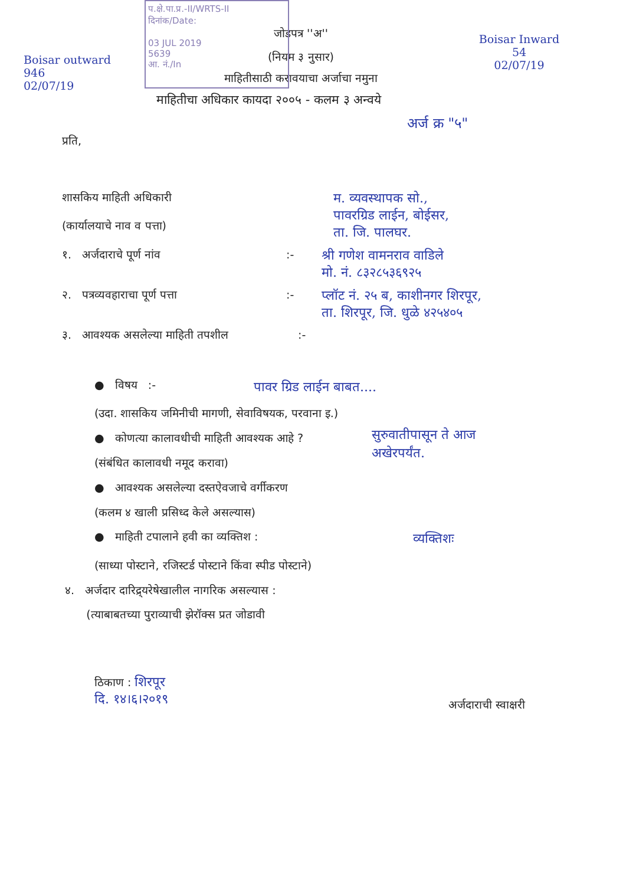प.क्षे.पा.प्र.-II/WRTS-II
दिनांक/Date:
03 JUL 2019
5639
आ. नं./In
Boisar outward
946
02/07/19
Boisar Inward
54
02/07/19
जोडपत्र ''अ''
(नियम ३ नुसार)
माहितीसाठी करावयाचा अर्जाचा नमुना
माहितीचा अधिकार कायदा २००५ - कलम ३ अन्वये
अर्ज क्र "५"
प्रति,
शासकिय माहिती अधिकारी
(कार्यालयाचे नाव व पत्ता)
म. व्यवस्थापक सो.,
पावरग्रिड लाईन, बोईसर,
ता. जि. पालघर.
१. अर्जदाराचे पूर्ण नांव :-
श्री गणेश वामनराव वाडिले
मो. नं. ८३२८५३६९२५
२. पत्रव्यवहाराचा पूर्ण पत्ता :-
प्लॉट नं. २५ ब, काशीनगर शिरपूर,
ता. शिरपूर, जि. धुळे ४२५४०५
३. आवश्यक असलेल्या माहिती तपशील :-
● विषय :-
पावर ग्रिड लाईन बाबत....
(उदा. शासकिय जमिनीची मागणी, सेवाविषयक, परवाना इ.)
● कोणत्या कालावधीची माहिती आवश्यक आहे ?
(संबंधित कालावधी नमूद करावा)
सुरुवातीपासून ते आज
अखेरपर्यंत.
● आवश्यक असलेल्या दस्तऐवजाचे वर्गीकरण
(कलम ४ खाली प्रसिध्द केले असल्यास)
● माहिती टपालाने हवी का व्यक्तिश :
व्यक्तिशः
(साध्या पोस्टाने, रजिस्टर्ड पोस्टाने किंवा स्पीड पोस्टाने)
४. अर्जदार दारिद्र्यरेषेखालील नागरिक असल्यास :
(त्याबाबतच्या पुराव्याची झेरॉक्स प्रत जोडावी
ठिकाण : शिरपूर
दि. १४।६।२०१९
अर्जदाराची स्वाक्षरी